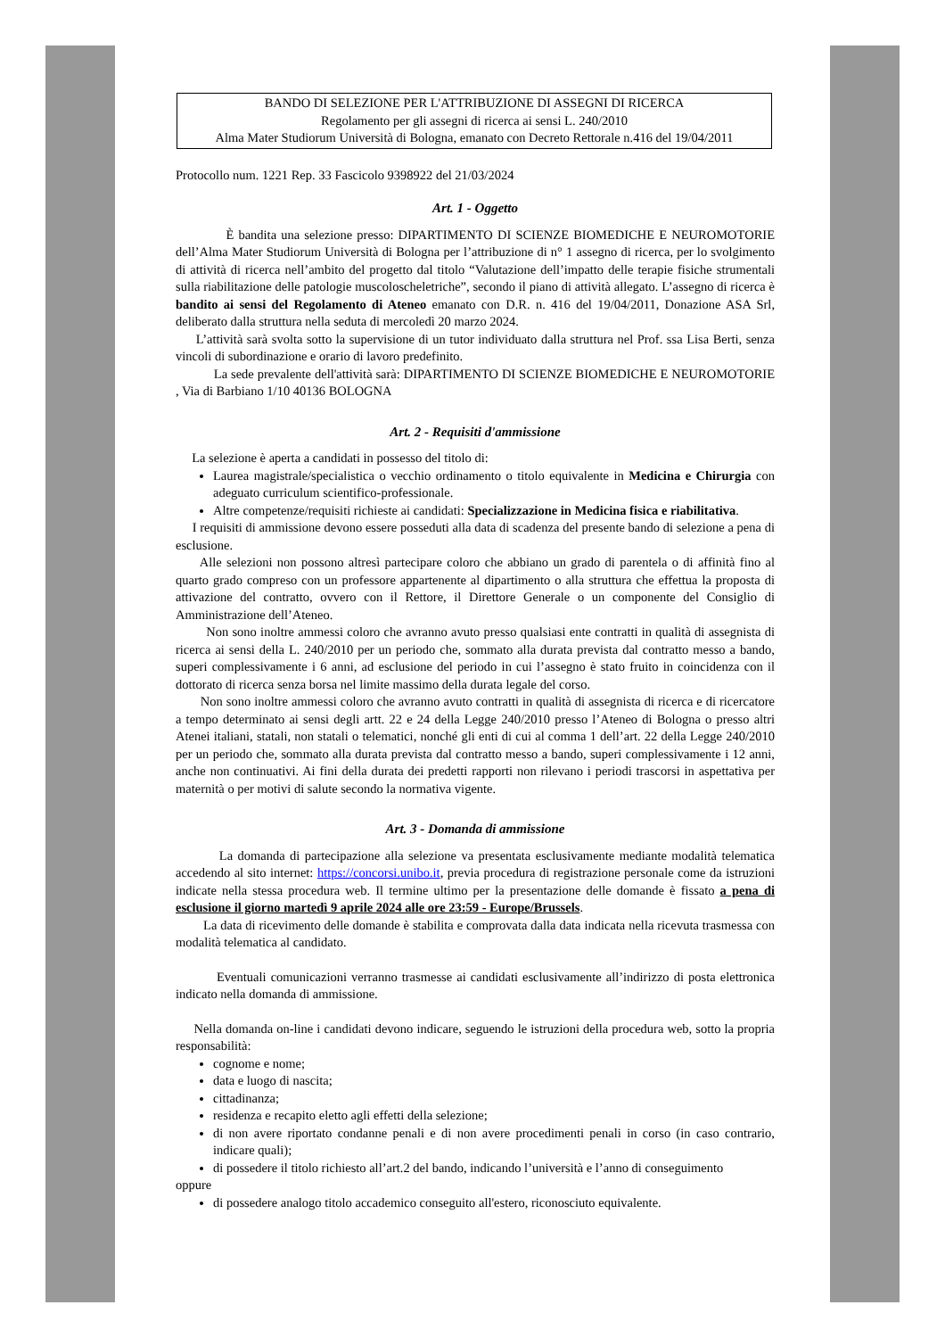BANDO DI SELEZIONE PER L'ATTRIBUZIONE DI ASSEGNI DI RICERCA
Regolamento per gli assegni di ricerca ai sensi L. 240/2010
Alma Mater Studiorum Università di Bologna, emanato con Decreto Rettorale n.416 del 19/04/2011
Protocollo num. 1221 Rep. 33 Fascicolo 9398922 del 21/03/2024
Art. 1 - Oggetto
È bandita una selezione presso: DIPARTIMENTO DI SCIENZE BIOMEDICHE E NEUROMOTORIE dell’Alma Mater Studiorum Università di Bologna per l’attribuzione di n° 1 assegno di ricerca, per lo svolgimento di attività di ricerca nell’ambito del progetto dal titolo “Valutazione dell’impatto delle terapie fisiche strumentali sulla riabilitazione delle patologie muscoloscheletriche”, secondo il piano di attività allegato. L’assegno di ricerca è bandito ai sensi del Regolamento di Ateneo emanato con D.R. n. 416 del 19/04/2011, Donazione ASA Srl, deliberato dalla struttura nella seduta di mercoledì 20 marzo 2024.
L’attività sarà svolta sotto la supervisione di un tutor individuato dalla struttura nel Prof. ssa Lisa Berti, senza vincoli di subordinazione e orario di lavoro predefinito.
La sede prevalente dell'attività sarà: DIPARTIMENTO DI SCIENZE BIOMEDICHE E NEUROMOTORIE , Via di Barbiano 1/10 40136 BOLOGNA
Art. 2 - Requisiti d'ammissione
La selezione è aperta a candidati in possesso del titolo di:
Laurea magistrale/specialistica o vecchio ordinamento o titolo equivalente in Medicina e Chirurgia con adeguato curriculum scientifico-professionale.
Altre competenze/requisiti richieste ai candidati: Specializzazione in Medicina fisica e riabilitativa.
I requisiti di ammissione devono essere posseduti alla data di scadenza del presente bando di selezione a pena di esclusione.
Alle selezioni non possono altresì partecipare coloro che abbiano un grado di parentela o di affinità fino al quarto grado compreso con un professore appartenente al dipartimento o alla struttura che effettua la proposta di attivazione del contratto, ovvero con il Rettore, il Direttore Generale o un componente del Consiglio di Amministrazione dell’Ateneo.
Non sono inoltre ammessi coloro che avranno avuto presso qualsiasi ente contratti in qualità di assegnista di ricerca ai sensi della L. 240/2010 per un periodo che, sommato alla durata prevista dal contratto messo a bando, superi complessivamente i 6 anni, ad esclusione del periodo in cui l’assegno è stato fruito in coincidenza con il dottorato di ricerca senza borsa nel limite massimo della durata legale del corso.
Non sono inoltre ammessi coloro che avranno avuto contratti in qualità di assegnista di ricerca e di ricercatore a tempo determinato ai sensi degli artt. 22 e 24 della Legge 240/2010 presso l’Ateneo di Bologna o presso altri Atenei italiani, statali, non statali o telematici, nonché gli enti di cui al comma 1 dell’art. 22 della Legge 240/2010 per un periodo che, sommato alla durata prevista dal contratto messo a bando, superi complessivamente i 12 anni, anche non continuativi. Ai fini della durata dei predetti rapporti non rilevano i periodi trascorsi in aspettativa per maternità o per motivi di salute secondo la normativa vigente.
Art. 3 - Domanda di ammissione
La domanda di partecipazione alla selezione va presentata esclusivamente mediante modalità telematica accedendo al sito internet: https://concorsi.unibo.it, previa procedura di registrazione personale come da istruzioni indicate nella stessa procedura web. Il termine ultimo per la presentazione delle domande è fissato a pena di esclusione il giorno martedì 9 aprile 2024 alle ore 23:59 - Europe/Brussels.
La data di ricevimento delle domande è stabilita e comprovata dalla data indicata nella ricevuta trasmessa con modalità telematica al candidato.
Eventuali comunicazioni verranno trasmesse ai candidati esclusivamente all’indirizzo di posta elettronica indicato nella domanda di ammissione.
Nella domanda on-line i candidati devono indicare, seguendo le istruzioni della procedura web, sotto la propria responsabilità:
cognome e nome;
data e luogo di nascita;
cittadinanza;
residenza e recapito eletto agli effetti della selezione;
di non avere riportato condanne penali e di non avere procedimenti penali in corso (in caso contrario, indicare quali);
di possedere il titolo richiesto all’art.2 del bando, indicando l’università e l’anno di conseguimento
oppure
di possedere analogo titolo accademico conseguito all'estero, riconosciuto equivalente.